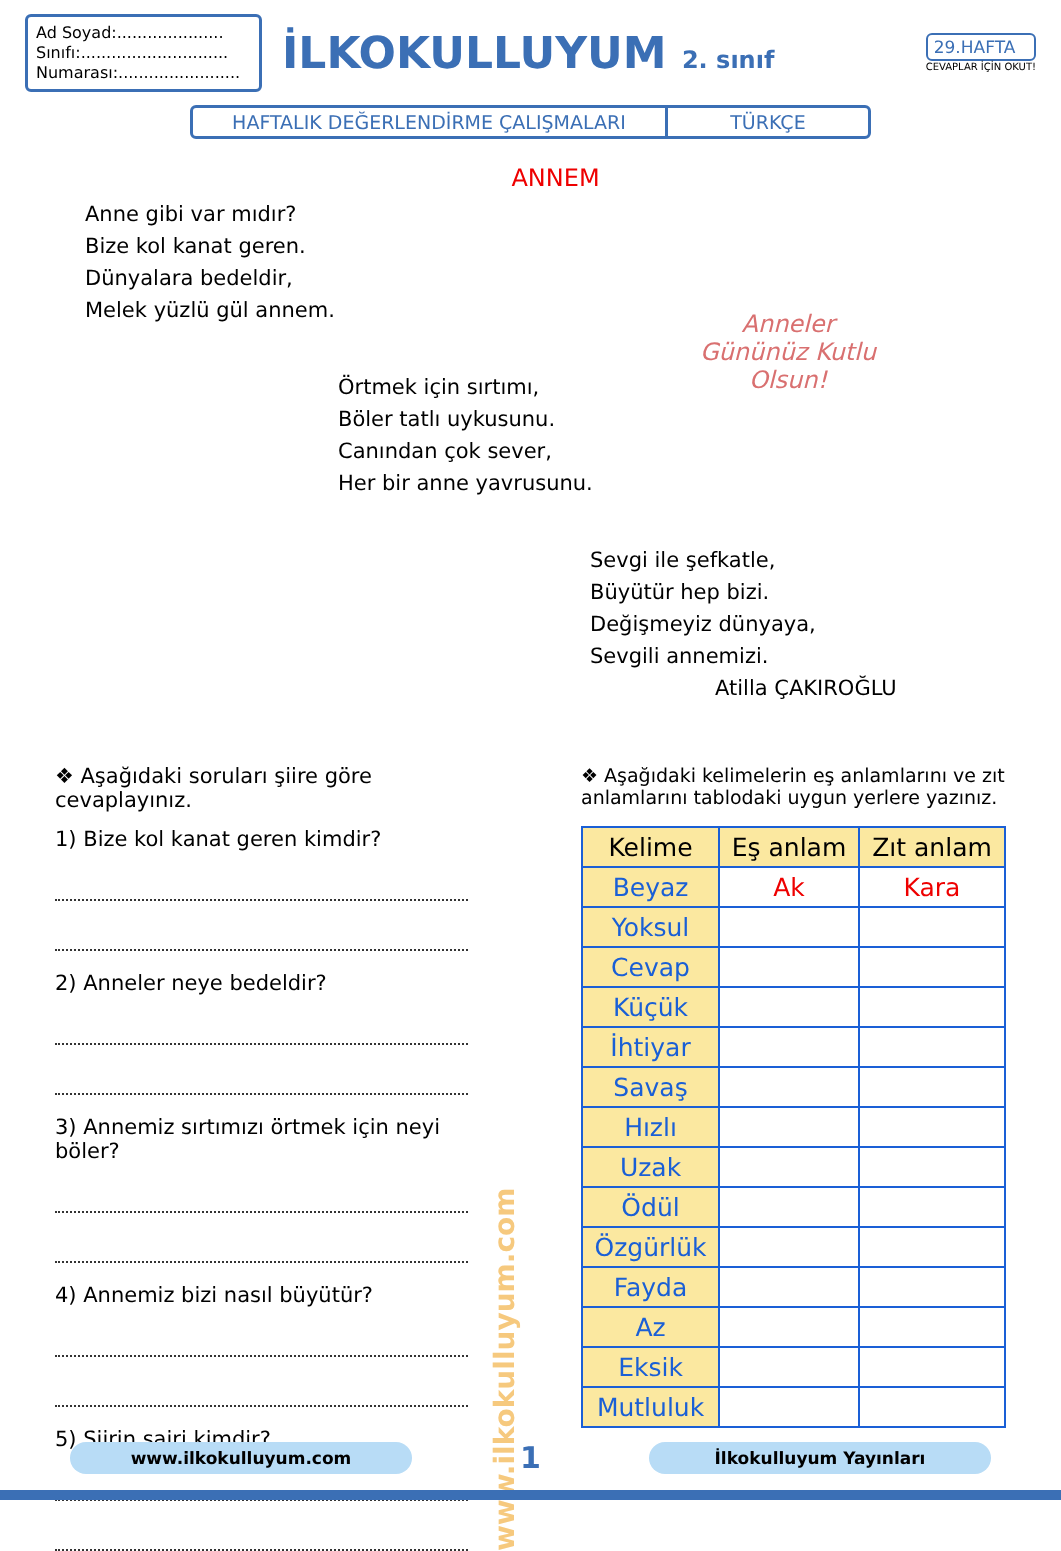Ad Soyad:.....................
Sınıfı:.............................
Numarası:........................
İLKOKULLUYUM 2. sınıf
29.HAFTA
CEVAPLAR İÇİN OKUT!
HAFTALIK DEĞERLENDİRME ÇALIŞMALARI
TÜRKÇE
ANNEM
Anne gibi var mıdır?
Bize kol kanat geren.
Dünyalara bedeldir,
Melek yüzlü gül annem.
Örtmek için sırtımı,
Böler tatlı uykusunu.
Canından çok sever,
Her bir anne yavrusunu.
Anneler
Gününüz Kutlu
Olsun!
Sevgi ile şefkatle,
Büyütür hep bizi.
Değişmeyiz dünyaya,
Sevgili annemizi.
Atilla ÇAKIROĞLU
❖ Aşağıdaki soruları şiire göre cevaplayınız.
1) Bize kol kanat geren kimdir?
2) Anneler neye bedeldir?
3) Annemiz sırtımızı örtmek için neyi böler?
4) Annemiz bizi nasıl büyütür?
5) Şiirin şairi kimdir?
www.ilkokulluyum.com
❖ Aşağıdaki kelimelerin eş anlamlarını ve zıt anlamlarını tablodaki uygun yerlere yazınız.
| Kelime | Eş anlam | Zıt anlam |
| --- | --- | --- |
| Beyaz | Ak | Kara |
| Yoksul | | |
| Cevap | | |
| Küçük | | |
| İhtiyar | | |
| Savaş | | |
| Hızlı | | |
| Uzak | | |
| Ödül | | |
| Özgürlük | | |
| Fayda | | |
| Az | | |
| Eksik | | |
| Mutluluk | | |
www.ilkokulluyum.com
1
İlkokulluyum Yayınları